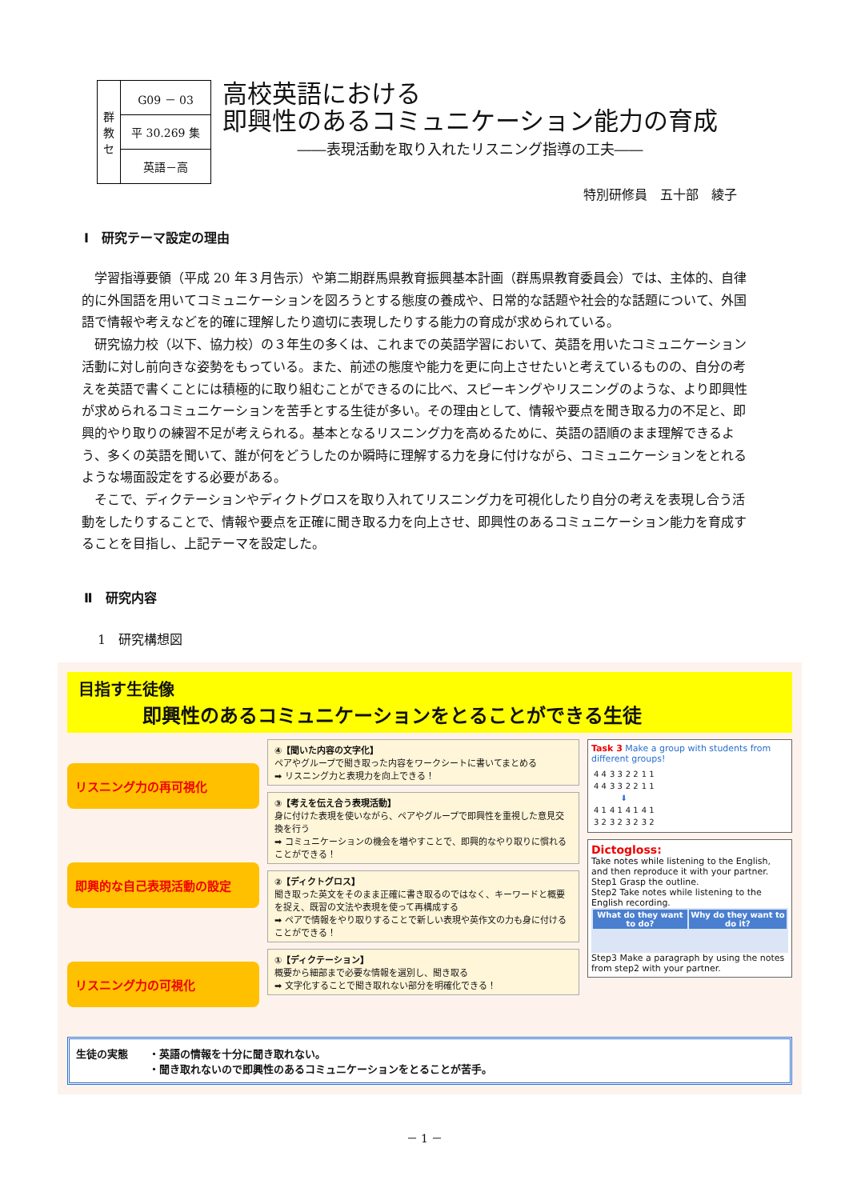| 群 教 セ | G09 － 03 |
| | 平 30.269 集 |
| | 英語－高 |
高校英語における
即興性のあるコミュニケーション能力の育成
――表現活動を取り入れたリスニング指導の工夫――
特別研修員　五十部　綾子
Ⅰ　研究テーマ設定の理由
学習指導要領（平成 20 年３月告示）や第二期群馬県教育振興基本計画（群馬県教育委員会）では、主体的、自律的に外国語を用いてコミュニケーションを図ろうとする態度の養成や、日常的な話題や社会的な話題について、外国語で情報や考えなどを的確に理解したり適切に表現したりする能力の育成が求められている。
研究協力校（以下、協力校）の３年生の多くは、これまでの英語学習において、英語を用いたコミュニケーション活動に対し前向きな姿勢をもっている。また、前述の態度や能力を更に向上させたいと考えているものの、自分の考えを英語で書くことには積極的に取り組むことができるのに比べ、スピーキングやリスニングのような、より即興性が求められるコミュニケーションを苦手とする生徒が多い。その理由として、情報や要点を聞き取る力の不足と、即興的やり取りの練習不足が考えられる。基本となるリスニング力を高めるために、英語の語順のまま理解できるよう、多くの英語を聞いて、誰が何をどうしたのか瞬時に理解する力を身に付けながら、コミュニケーションをとれるような場面設定をする必要がある。
そこで、ディクテーションやディクトグロスを取り入れてリスニング力を可視化したり自分の考えを表現し合う活動をしたりすることで、情報や要点を正確に聞き取る力を向上させ、即興性のあるコミュニケーション能力を育成することを目指し、上記テーマを設定した。
Ⅱ　研究内容
1　研究構想図
目指す生徒像
即興性のあるコミュニケーションをとることができる生徒
リスニング力の再可視化
即興的な自己表現活動の設定
リスニング力の可視化
④【聞いた内容の文字化】
ペアやグループで聞き取った内容をワークシートに書いてまとめる
➡ リスニング力と表現力を向上できる！
③【考えを伝え合う表現活動】
身に付けた表現を使いながら、ペアやグループで即興性を重視した意見交換を行う
➡ コミュニケーションの機会を増やすことで、即興的なやり取りに慣れることができる！
②【ディクトグロス】
聞き取った英文をそのまま正確に書き取るのではなく、キーワードと概要を捉え、既習の文法や表現を使って再構成する
➡ ペアで情報をやり取りすることで新しい表現や英作文の力も身に付けることができる！
①【ディクテーション】
概要から細部まで必要な情報を選別し、聞き取る
➡ 文字化することで聞き取れない部分を明確化できる！
Task 3 Make a group with students from different groups!
| 4 4 | 3 3 | 2 2 | 1 1 |
| 4 4 | 3 3 | 2 2 | 1 1 |
| ⬇ | | | |
| 4 1 | 4 1 | 4 1 | 4 1 |
| 3 2 | 3 2 | 3 2 | 3 2 |
Dictogloss:
Take notes while listening to the English, and then reproduce it with your partner.
Step1 Grasp the outline.
Step2 Take notes while listening to the English recording.
| What do they want to do? | Why do they want to do it? |
| --- | --- |
Step3 Make a paragraph by using the notes from step2 with your partner.
生徒の実態　　・英語の情報を十分に聞き取れない。
　　　　　　　・聞き取れないので即興性のあるコミュニケーションをとることが苦手。
－ 1 －